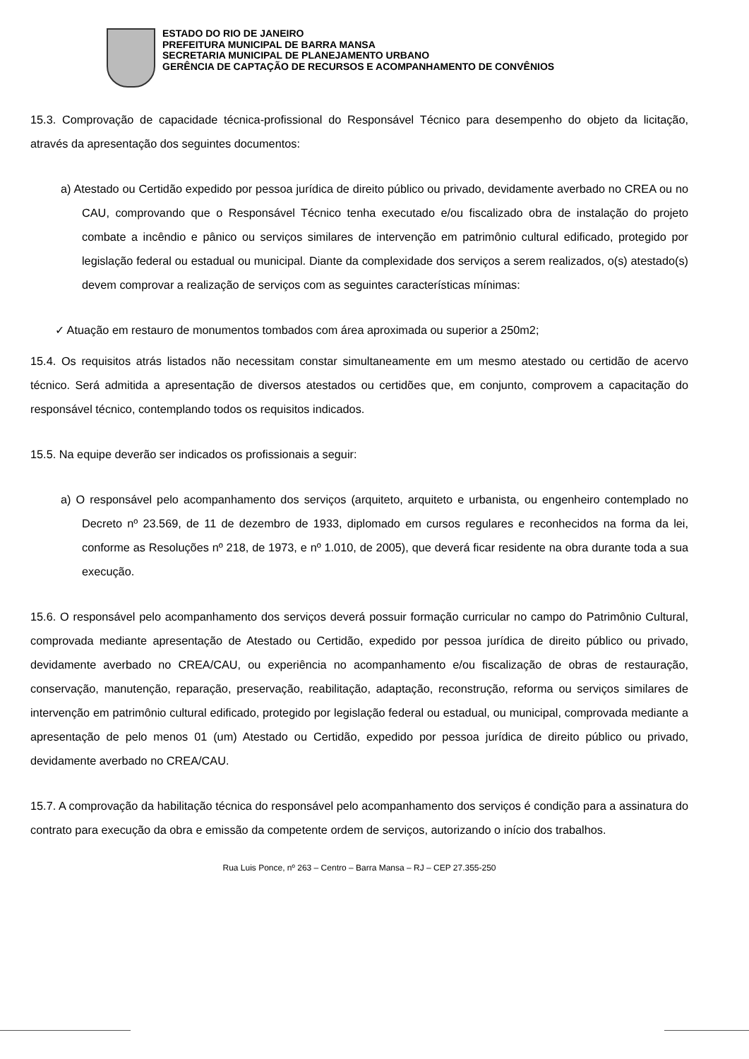ESTADO DO RIO DE JANEIRO
PREFEITURA MUNICIPAL DE BARRA MANSA
SECRETARIA MUNICIPAL DE PLANEJAMENTO URBANO
GERÊNCIA DE CAPTAÇÃO DE RECURSOS E ACOMPANHAMENTO DE CONVÊNIOS
15.3. Comprovação de capacidade técnica-profissional do Responsável Técnico para desempenho do objeto da licitação, através da apresentação dos seguintes documentos:
a) Atestado ou Certidão expedido por pessoa jurídica de direito público ou privado, devidamente averbado no CREA ou no CAU, comprovando que o Responsável Técnico tenha executado e/ou fiscalizado obra de instalação do projeto combate a incêndio e pânico ou serviços similares de intervenção em patrimônio cultural edificado, protegido por legislação federal ou estadual ou municipal. Diante da complexidade dos serviços a serem realizados, o(s) atestado(s) devem comprovar a realização de serviços com as seguintes características mínimas:
✓ Atuação em restauro de monumentos tombados com área aproximada ou superior a 250m2;
15.4. Os requisitos atrás listados não necessitam constar simultaneamente em um mesmo atestado ou certidão de acervo técnico. Será admitida a apresentação de diversos atestados ou certidões que, em conjunto, comprovem a capacitação do responsável técnico, contemplando todos os requisitos indicados.
15.5. Na equipe deverão ser indicados os profissionais a seguir:
a) O responsável pelo acompanhamento dos serviços (arquiteto, arquiteto e urbanista, ou engenheiro contemplado no Decreto nº 23.569, de 11 de dezembro de 1933, diplomado em cursos regulares e reconhecidos na forma da lei, conforme as Resoluções nº 218, de 1973, e nº 1.010, de 2005), que deverá ficar residente na obra durante toda a sua execução.
15.6. O responsável pelo acompanhamento dos serviços deverá possuir formação curricular no campo do Patrimônio Cultural, comprovada mediante apresentação de Atestado ou Certidão, expedido por pessoa jurídica de direito público ou privado, devidamente averbado no CREA/CAU, ou experiência no acompanhamento e/ou fiscalização de obras de restauração, conservação, manutenção, reparação, preservação, reabilitação, adaptação, reconstrução, reforma ou serviços similares de intervenção em patrimônio cultural edificado, protegido por legislação federal ou estadual, ou municipal, comprovada mediante a apresentação de pelo menos 01 (um) Atestado ou Certidão, expedido por pessoa jurídica de direito público ou privado, devidamente averbado no CREA/CAU.
15.7. A comprovação da habilitação técnica do responsável pelo acompanhamento dos serviços é condição para a assinatura do contrato para execução da obra e emissão da competente ordem de serviços, autorizando o início dos trabalhos.
Rua Luis Ponce, nº 263 – Centro – Barra Mansa – RJ – CEP 27.355-250